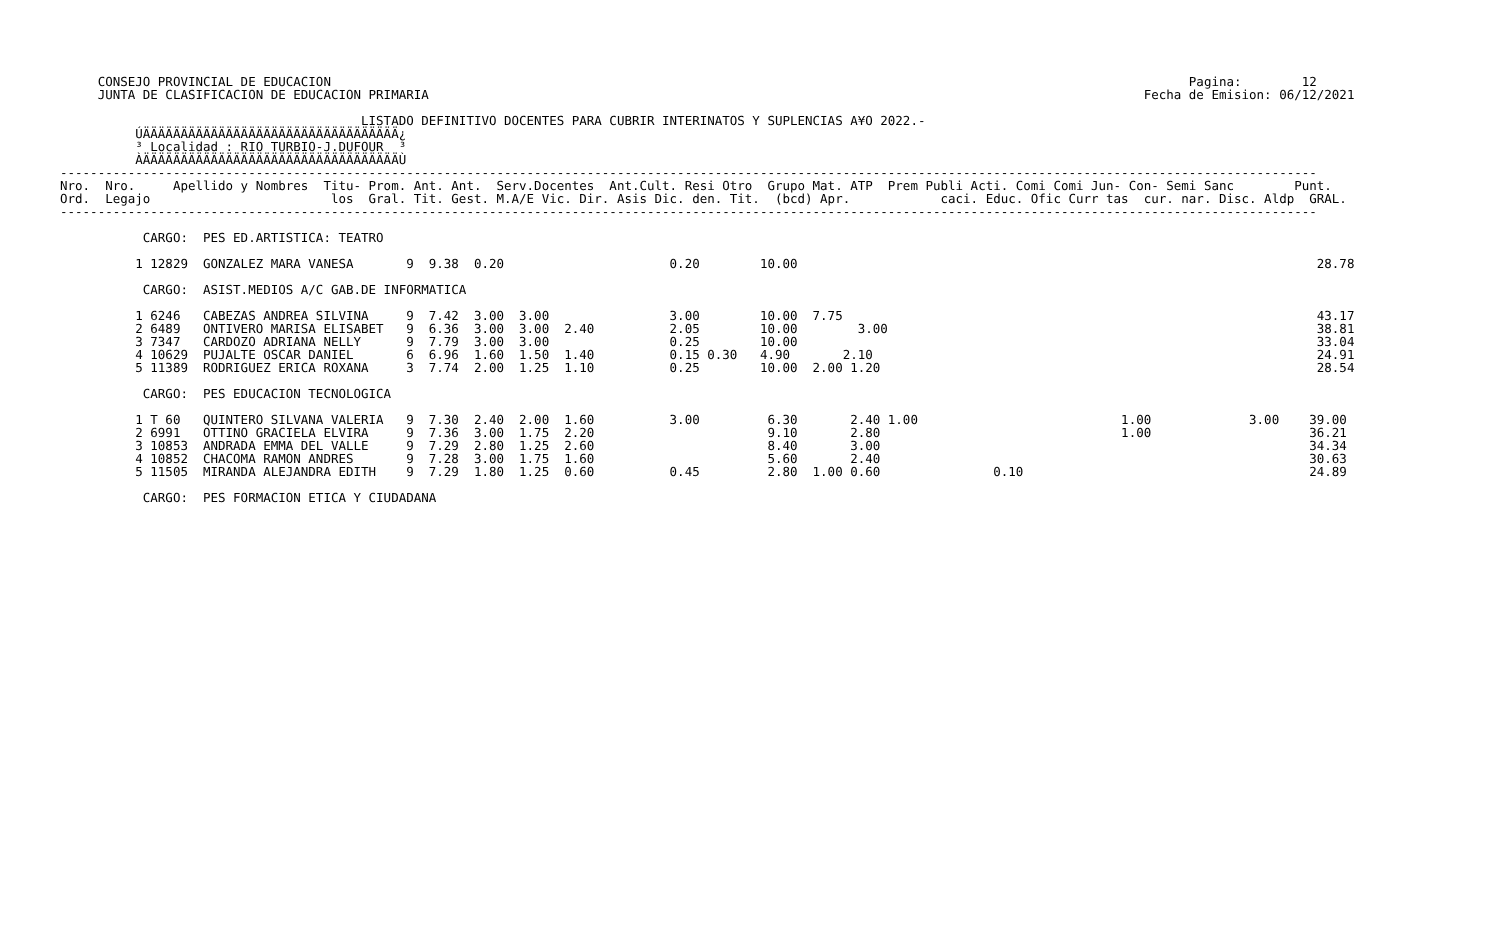CONSEJO PROVINCIAL DE EDUCACION                                                                                                                  Pagina:        12
     JUNTA DE CLASIFICACION DE EDUCACION PRIMARIA                                                                                               Fecha de Emision: 06/12/2021

                                        LISTADO DEFINITIVO DOCENTES PARA CUBRIR INTERINATOS Y SUPLENCIAS A¥O 2022.-
          ÚÄÄÄÄÄÄÄÄÄÄÄÄÄÄÄÄÄÄÄÄÄÄÄÄÄÄÄÄÄÄÄÄÄÄ¿
          ³ Localidad : RIO TURBIO-J.DUFOUR  ³
          ÀÄÄÄÄÄÄÄÄÄÄÄÄÄÄÄÄÄÄÄÄÄÄÄÄÄÄÄÄÄÄÄÄÄÄÙ
-----------------------------------------------------------------------------------------------------------------------------------------------------------------------
Nro.  Nro.     Apellido y Nombres  Titu- Prom. Ant. Ant.  Serv.Docentes  Ant.Cult. Resi Otro  Grupo Mat. ATP  Prem Publi Acti. Comi Comi Jun- Con- Semi Sanc        Punt.
Ord.  Legajo                        los  Gral. Tit. Gest. M.A/E Vic. Dir. Asis Dic. den. Tit.  (bcd) Apr.            caci. Educ. Ofic Curr tas  cur. nar. Disc. Aldp  GRAL.
-----------------------------------------------------------------------------------------------------------------------------------------------------------------------

           CARGO:  PES ED.ARTISTICA: TEATRO

          1 12829  GONZALEZ MARA VANESA       9  9.38  0.20                      0.20        10.00                                                                     28.78

           CARGO:  ASIST.MEDIOS A/C GAB.DE INFORMATICA

          1 6246   CABEZAS ANDREA SILVINA     9  7.42  3.00  3.00                3.00        10.00  7.75                                                               43.17
          2 6489   ONTIVERO MARISA ELISABET   9  6.36  3.00  3.00  2.40          2.05        10.00        3.00                                                         38.81
          3 7347   CARDOZO ADRIANA NELLY      9  7.79  3.00  3.00                0.25        10.00                                                                     33.04
          4 10629  PUJALTE OSCAR DANIEL       6  6.96  1.60  1.50  1.40          0.15 0.30   4.90       2.10                                                           24.91
          5 11389  RODRIGUEZ ERICA ROXANA     3  7.74  2.00  1.25  1.10          0.25        10.00  2.00 1.20                                                          28.54

           CARGO:  PES EDUCACION TECNOLOGICA

          1 T 60   QUINTERO SILVANA VALERIA   9  7.30  2.40  2.00  1.60          3.00         6.30       2.40 1.00                           1.00             3.00    39.00
          2 6991   OTTINO GRACIELA ELVIRA     9  7.36  3.00  1.75  2.20                       9.10       2.80                                1.00                     36.21
          3 10853  ANDRADA EMMA DEL VALLE     9  7.29  2.80  1.25  2.60                       8.40       3.00                                                         34.34
          4 10852  CHACOMA RAMON ANDRES       9  7.28  3.00  1.75  1.60                       5.60       2.40                                                         30.63
          5 11505  MIRANDA ALEJANDRA EDITH    9  7.29  1.80  1.25  0.60          0.45         2.80  1.00 0.60               0.10                                      24.89

           CARGO:  PES FORMACION ETICA Y CIUDADANA